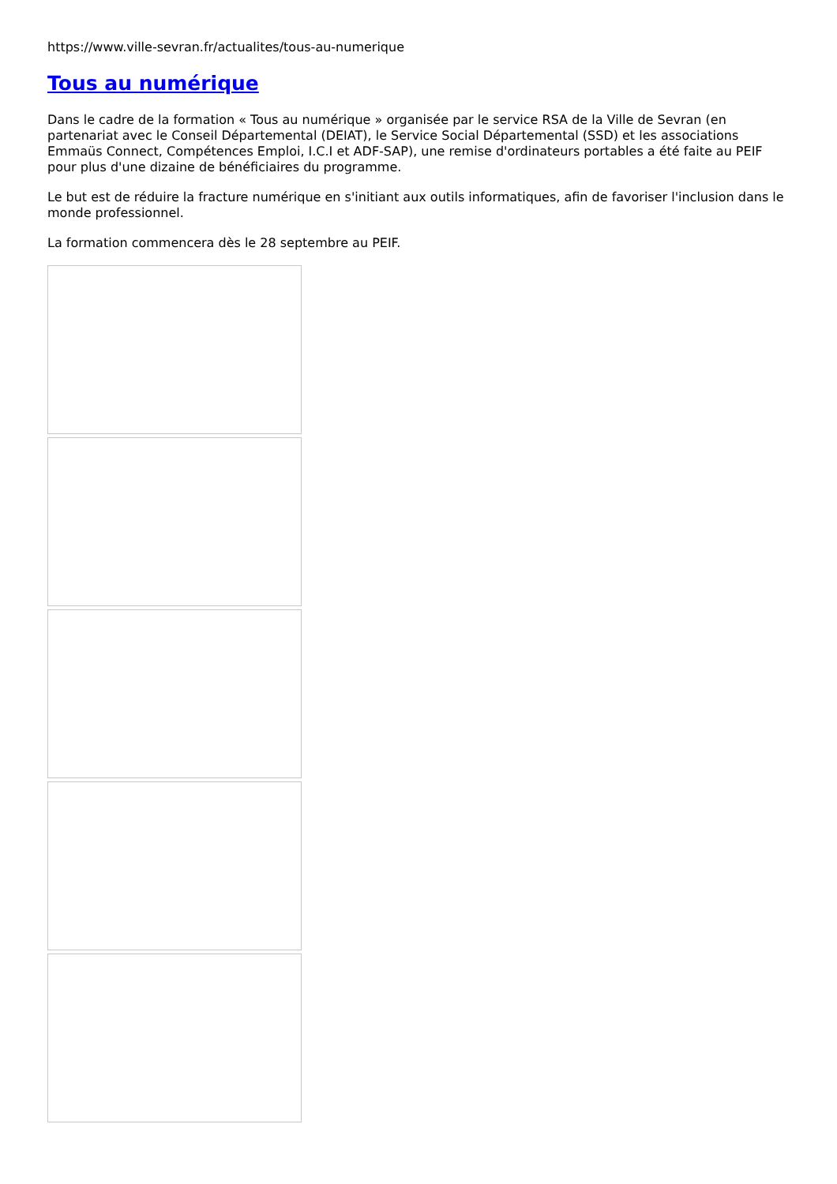https://www.ville-sevran.fr/actualites/tous-au-numerique
Tous au numérique
Dans le cadre de la formation « Tous au numérique » organisée par le service RSA de la Ville de Sevran (en partenariat avec le Conseil Départemental (DEIAT), le Service Social Départemental (SSD) et les associations Emmaüs Connect, Compétences Emploi, I.C.I et ADF-SAP), une remise d'ordinateurs portables a été faite au PEIF pour plus d'une dizaine de bénéficiaires du programme.
Le but est de réduire la fracture numérique en s'initiant aux outils informatiques, afin de favoriser l'inclusion dans le monde professionnel.
La formation commencera dès le 28 septembre au PEIF.